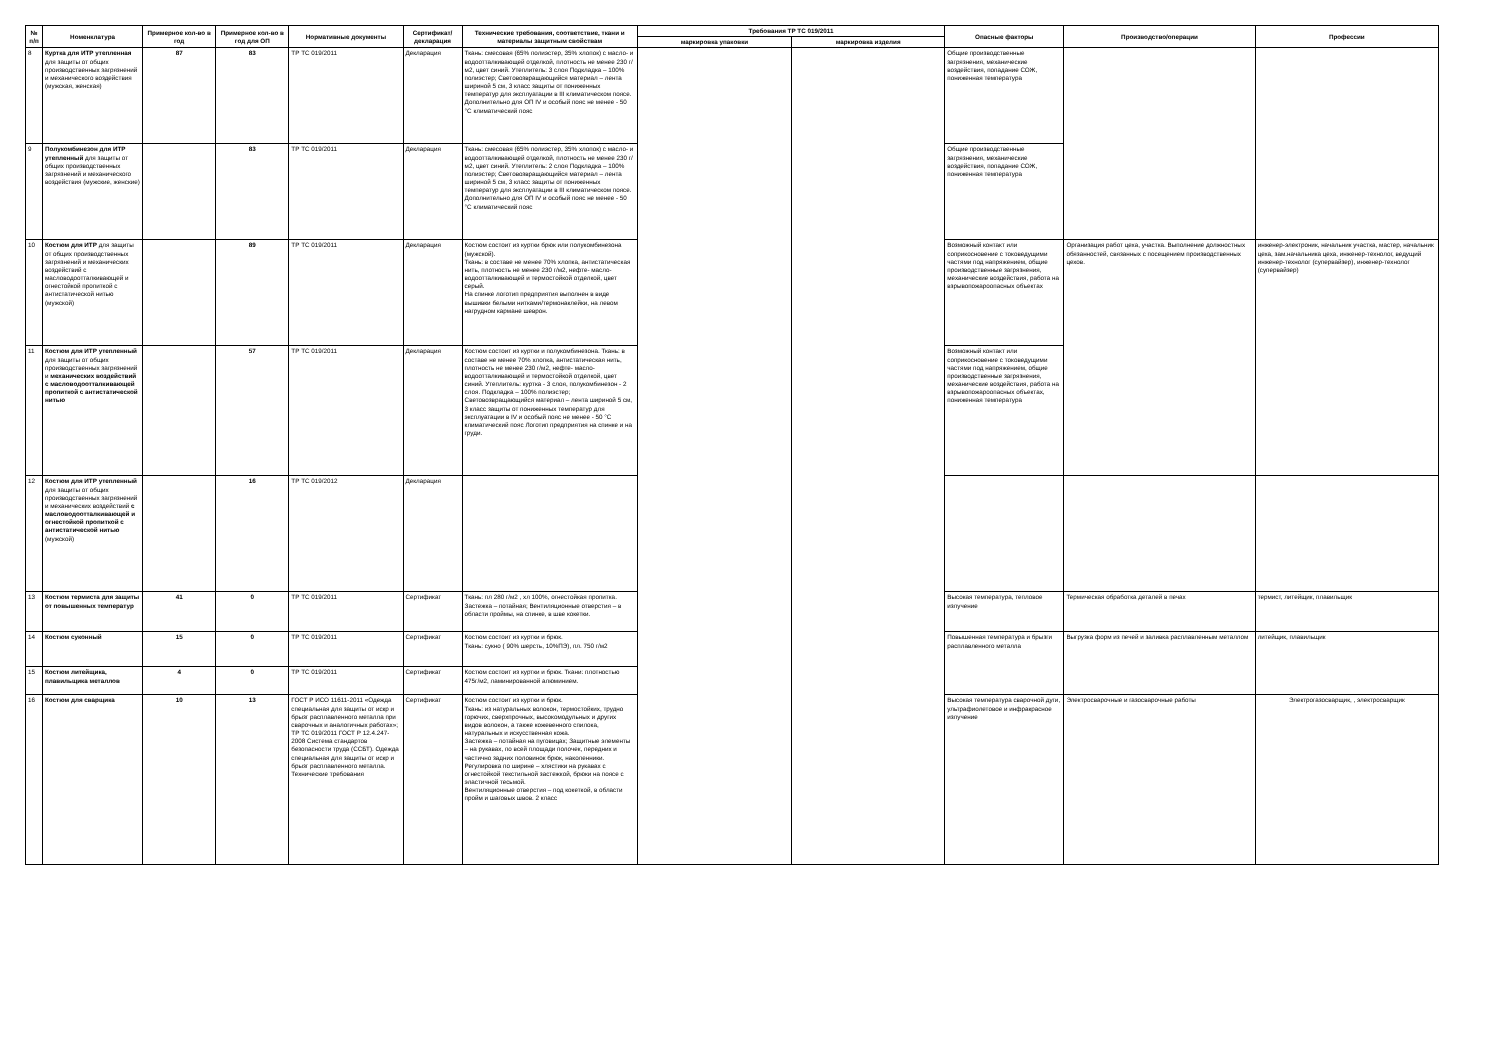| № п/п | Номенклатура | Примерное кол-во в год | Примерное кол-во в год для ОП | Нормативные документы | Сертификат/ декларация | Технические требования, соответствие, ткани и материалы защитным свойствам | Требования ТР ТС 019/2011 | | Опасные факторы | Производство/операции | Профессии |
| --- | --- | --- | --- | --- | --- | --- | --- | --- | --- | --- | --- |
| | | | | | | | маркировка упаковки | маркировка изделия | | | |
| 8 | Куртка для ИТР утепленная для защиты от общих производственных загрязнений и механического воздействия (мужская, женская) | 87 | 83 | ТР ТС 019/2011 | Декларация | Ткань: смесовая (65% полиэстер, 35% хлопок) с масло- и водоотталкивающей отделкой, плотность не менее 230 г/м2, цвет синий. Утеплитель: 3 слоя Подкладка – 100% полиэстер; Световозвращающийся материал – лента шириной 5 см, 3 класс защиты от пониженных температур для эксплуатации в III климатическом поясе. Дополнительно для ОП IV и особый пояс не менее - 50 °С климатический пояс | | | Общие производственные загрязнения, механические воздействия, попадание СОЖ, пониженная температура | | |
| 9 | Полукомбинезон для ИТР утепленный для защиты от общих производственных загрязнений и механического воздействия (мужские, женские) | | 83 | ТР ТС 019/2011 | Декларация | Ткань: смесовая (65% полиэстер, 35% хлопок) с масло- и водоотталкивающей отделкой, плотность не менее 230 г/м2, цвет синий. Утеплитель: 2 слоя Подкладка – 100% полиэстер; Световозвращающийся материал – лента шириной 5 см, 3 класс защиты от пониженных температур для эксплуатации в III климатическом поясе. Дополнительно для ОП IV и особый пояс не менее - 50 °С климатический пояс | | | Общие производственные загрязнения, механические воздействия, попадание СОЖ, пониженная температура | | |
| 10 | Костюм для ИТР для защиты от общих производственных загрязнений и механических воздействий с масловодоотталкивающей и огнестойкой пропиткой с антистатической нитью (мужской) | | 89 | ТР ТС 019/2011 | Декларация | Костюм состоит из куртки брюк или полукомбинезона (мужской). Ткань: в составе не менее 70% хлопка, антистатическая нить, плотность не менее 230 г/м2, нефте- масло- водоотталкивающей и термостойкой отделкой, цвет серый. На спинке логотип предприятия выполнен в виде вышивки белыми нитками/термонаклейки, на левом нагрудном кармане шеврон. | | | Возможный контакт или соприкосновение с токоведущими частями под напряжением, общие производственные загрязнения, механические воздействия, работа на взрывопожароопасных объектах | Организация работ цеха, участка. Выполнение должностных обязанностей, связанных с посещением производственных цехов. | инженер-электроник, начальник участка, мастер, начальник цеха, зам.начальника цеха, инженер-технолог, ведущий инженер-технолог (супервайзер), инженер-технолог (супервайзер) |
| 11 | Костюм для ИТР утепленный для защиты от общих производственных загрязнений и механических воздействий с масловодоотталкивающей пропиткой с антистатической нитью | | 57 | ТР ТС 019/2011 | Декларация | Костюм состоит из куртки и полукомбинезона. Ткань: в составе не менее 70% хлопка, антистатическая нить, плотность не менее 230 г/м2, нефте- масло- водоотталкивающей и термостойкой отделкой, цвет синий. Утеплитель: куртка - 3 слоя, полукомбинезон - 2 слоя. Подкладка – 100% полиэстер; Световозвращающийся материал – лента шириной 5 см, 3 класс защиты от пониженных температур для эксплуатации в IV и особый пояс не менее - 50 °С климатический пояс Логотип предприятия на спинке и на груди. | | | Возможный контакт или соприкосновение с токоведущими частями под напряжением, общие производственные загрязнения, механические воздействия, работа на взрывопожароопасных объектах, пониженная температура | | |
| 12 | Костюм для ИТР утепленный для защиты от общих производственных загрязнений и механических воздействий с масловодоотталкивающей и огнестойкой пропиткой с антистатической нитью (мужской) | | 16 | ТР ТС 019/2012 | Декларация | | | | | | |
| 13 | Костюм термиста для защиты от повышенных температур | 41 | 0 | ТР ТС 019/2011 | Сертификат | Ткань: пл 280 г/м2 , хл 100%, огнестойкая пропитка. Застежка – потайная; Вентиляционные отверстия – в области проймы, на спинке, в шве кокетки. | | | Высокая температура, тепловое излучение | Термическая обработка деталей в печах | термист, литейщик, плавильщик |
| 14 | Костюм суконный | 15 | 0 | ТР ТС 019/2011 | Сертификат | Костюм состоит из куртки и брюк. Ткань: сукно ( 90% шерсть, 10%ПЭ), пл. 750 г/м2 | | | Повышенная температура и брызги расплавленного металла | Выгрузка форм из печей и заливка расплавленным металлом | литейщик, плавильщик |
| 15 | Костюм литейщика, плавильщика металлов | 4 | 0 | ТР ТС 019/2011 | Сертификат | Костюм состоит из куртки и брюк. Ткани: плотностью 475г/м2, ламинированной алюминием. | | | | | |
| 16 | Костюм для сварщика | 10 | 13 | ГОСТ Р ИСО 11611-2011 «Одежда специальная для защиты от искр и брызг расплавленного металла при сварочных и аналогичных работах»; ТР ТС 019/2011 ГОСТ Р 12.4.247-2008 Система стандартов безопасности труда (ССБТ). Одежда специальная для защиты от искр и брызг расплавленного металла. Технические требования | Сертификат | Костюм состоит из куртки и брюк. Ткань: из натуральных волокон, термостойких, трудно горючих, сверхпрочных, высокомодульных и других видов волокон, а также кожевенного спилока, натуральных и искусственная кожа. Застежка – потайная на пуговицах; Защитные элементы – на рукавах, по всей площади полочек, передних и частично задних половинок брюк, наколенники. Регулировка по ширине – хлястики на рукавах с огнестойкой текстильной застежкой, брюки на поясе с эластичной тесьмой. Вентиляционные отверстия – под кокеткой, в области пройм и шаговых швов. 2 класс | | | Высокая температура сварочной дуги, ультрафиолетовое и инфракрасное излучение | Электросварочные и газосварочные работы | Электрогазосварщик, , электросварщик |